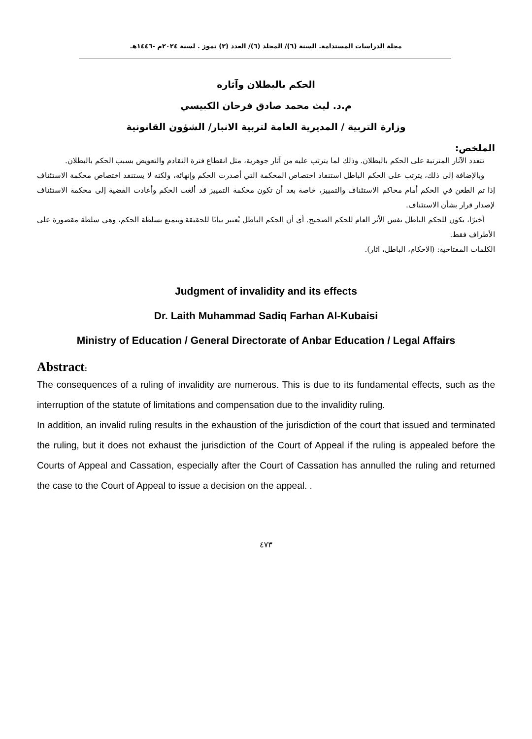مجلة الدراسات المستدامة. السنة (٦)/ المجلد (٦)/ العدد (٣) تموز . لسنة ٢٠٢٤م -١٤٤٦هـ
الحكم بالبطلان وآثاره
م.د. ليث محمد صادق فرحان الكبيسي
وزارة التربية / المديرية العامة لتربية الانبار/ الشؤون القانونية
الملخص:
تتعدد الآثار المترتبة على الحكم بالبطلان. وذلك لما يترتب عليه من آثار جوهرية، مثل انقطاع فترة التقادم والتعويض بسبب الحكم بالبطلان.
وبالإضافة إلى ذلك، يترتب على الحكم الباطل استنفاد اختصاص المحكمة التي أصدرت الحكم وإنهائه، ولكنه لا يستنفد اختصاص محكمة الاستئناف إذا تم الطعن في الحكم أمام محاكم الاستئناف والتمييز، خاصة بعد أن تكون محكمة التمييز قد ألغت الحكم وأعادت القضية إلى محكمة الاستئناف لإصدار قرار بشأن الاستئناف.
أخيرًا، يكون للحكم الباطل نفس الأثر العام للحكم الصحيح. أي أن الحكم الباطل يُعتبر بيانًا للحقيقة ويتمتع بسلطة الحكم، وهي سلطة مقصورة على الأطراف فقط.
الكلمات المفتاحية: (الاحكام، الباطل، اثار).
Judgment of invalidity and its effects
Dr. Laith Muhammad Sadiq Farhan Al-Kubaisi
Ministry of Education / General Directorate of Anbar Education / Legal Affairs
Abstract:
The consequences of a ruling of invalidity are numerous. This is due to its fundamental effects, such as the interruption of the statute of limitations and compensation due to the invalidity ruling.
In addition, an invalid ruling results in the exhaustion of the jurisdiction of the court that issued and terminated the ruling, but it does not exhaust the jurisdiction of the Court of Appeal if the ruling is appealed before the Courts of Appeal and Cassation, especially after the Court of Cassation has annulled the ruling and returned the case to the Court of Appeal to issue a decision on the appeal. .
٤٧٣